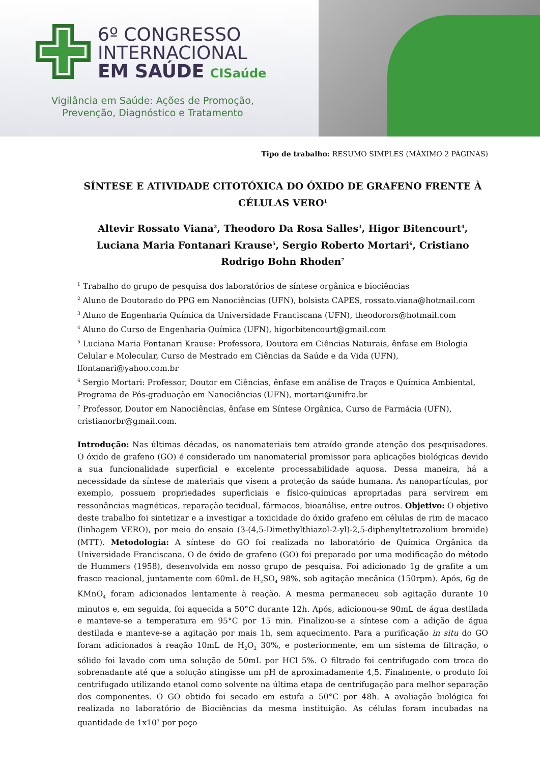6º CONGRESSO
INTERNACIONAL
EM SAÚDE CISaúde
Vigilância em Saúde: Ações de Promoção, Prevenção, Diagnóstico e Tratamento
Tipo de trabalho: RESUMO SIMPLES (MÁXIMO 2 PÁGINAS)
SÍNTESE E ATIVIDADE CITOTÓXICA DO ÓXIDO DE GRAFENO FRENTE À CÉLULAS VERO<sup>1</sup>
Altevir Rossato Viana<sup>2</sup>, Theodoro Da Rosa Salles<sup>3</sup>, Higor Bitencourt<sup>4</sup>, Luciana Maria Fontanari Krause<sup>5</sup>, Sergio Roberto Mortari<sup>6</sup>, Cristiano Rodrigo Bohn Rhoden<sup>7</sup>
<sup>1</sup> Trabalho do grupo de pesquisa dos laboratórios de síntese orgânica e biociências
<sup>2</sup> Aluno de Doutorado do PPG em Nanociências (UFN), bolsista CAPES, rossato.viana@hotmail.com
<sup>3</sup> Aluno de Engenharia Química da Universidade Franciscana (UFN), theodorors@hotmail.com
<sup>4</sup> Aluno do Curso de Engenharia Química (UFN), higorbitencourt@gmail.com
<sup>5</sup> Luciana Maria Fontanari Krause: Professora, Doutora em Ciências Naturais, ênfase em Biologia Celular e Molecular, Curso de Mestrado em Ciências da Saúde e da Vida (UFN), lfontanari@yahoo.com.br
<sup>6</sup> Sergio Mortari: Professor, Doutor em Ciências, ênfase em análise de Traços e Química Ambiental, Programa de Pós-graduação em Nanociências (UFN), mortari@unifra.br
<sup>7</sup> Professor, Doutor em Nanociências, ênfase em Síntese Orgânica, Curso de Farmácia (UFN), cristianorbr@gmail.com.
Introdução: Nas últimas décadas, os nanomateriais tem atraído grande atenção dos pesquisadores. O óxido de grafeno (GO) é considerado um nanomaterial promissor para aplicações biológicas devido a sua funcionalidade superficial e excelente processabilidade aquosa. Dessa maneira, há a necessidade da síntese de materiais que visem a proteção da saúde humana. As nanopartículas, por exemplo, possuem propriedades superficiais e físico-químicas apropriadas para servirem em ressonâncias magnéticas, reparação tecidual, fármacos, bioanálise, entre outros. Objetivo: O objetivo deste trabalho foi sintetizar e a investigar a toxicidade do óxido grafeno em células de rim de macaco (linhagem VERO), por meio do ensaio (3-(4,5-Dimethylthiazol-2-yl)-2,5-diphenyltetrazolium bromide) (MTT). Metodologia: A síntese do GO foi realizada no laboratório de Química Orgânica da Universidade Franciscana. O de óxido de grafeno (GO) foi preparado por uma modificação do método de Hummers (1958), desenvolvida em nosso grupo de pesquisa. Foi adicionado 1g de grafite a um frasco reacional, juntamente com 60mL de H<sub>2</sub>SO<sub>4</sub> 98%, sob agitação mecânica (150rpm). Após, 6g de KMnO<sub>4</sub> foram adicionados lentamente à reação. A mesma permaneceu sob agitação durante 10 minutos e, em seguida, foi aquecida a 50°C durante 12h. Após, adicionou-se 90mL de água destilada e manteve-se a temperatura em 95°C por 15 min. Finalizou-se a síntese com a adição de água destilada e manteve-se a agitação por mais 1h, sem aquecimento. Para a purificação in situ do GO foram adicionados à reação 10mL de H<sub>2</sub>O<sub>2</sub> 30%, e posteriormente, em um sistema de filtração, o sólido foi lavado com uma solução de 50mL por HCl 5%. O filtrado foi centrifugado com troca do sobrenadante até que a solução atingisse um pH de aproximadamente 4,5. Finalmente, o produto foi centrifugado utilizando etanol como solvente na última etapa de centrifugação para melhor separação dos componentes. O GO obtido foi secado em estufa a 50°C por 48h. A avaliação biológica foi realizada no laboratório de Biociências da mesma instituição. As células foram incubadas na quantidade de 1x10<sup>3</sup> por poço